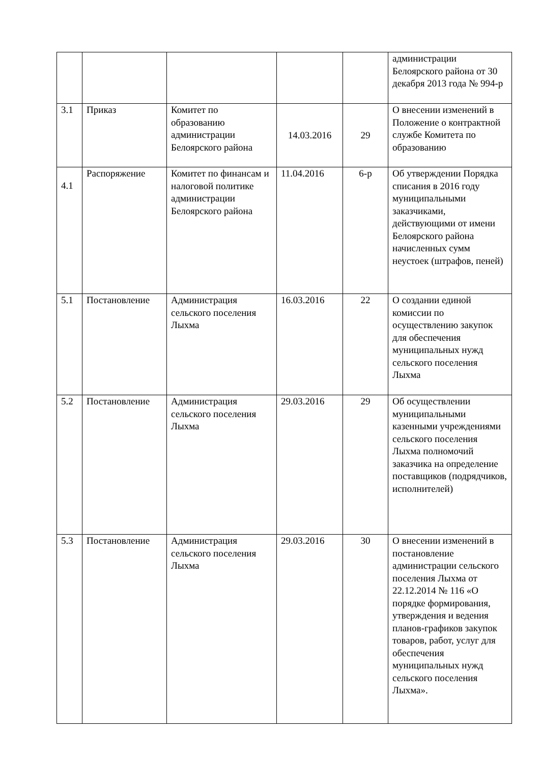| | | | | | администрации Белоярского района от 30 декабря 2013 года № 994-р |
| 3.1 | Приказ | Комитет по образованию администрации Белоярского района | 14.03.2016 | 29 | О внесении изменений в Положение о контрактной службе Комитета по образованию |
| 4.1 | Распоряжение | Комитет по финансам и налоговой политике администрации Белоярского района | 11.04.2016 | 6-р | Об утверждении Порядка списания в 2016 году муниципальными заказчиками, действующими от имени Белоярского района начисленных сумм неустоек (штрафов, пеней) |
| 5.1 | Постановление | Администрация сельского поселения Лыхма | 16.03.2016 | 22 | О создании единой комиссии по осуществлению закупок для обеспечения муниципальных нужд сельского поселения Лыхма |
| 5.2 | Постановление | Администрация сельского поселения Лыхма | 29.03.2016 | 29 | Об осуществлении муниципальными казенными учреждениями сельского поселения Лыхма полномочий заказчика на определение поставщиков (подрядчиков, исполнителей) |
| 5.3 | Постановление | Администрация сельского поселения Лыхма | 29.03.2016 | 30 | О внесении изменений в постановление администрации сельского поселения Лыхма от 22.12.2014 № 116 «О порядке формирования, утверждения и ведения планов-графиков закупок товаров, работ, услуг для обеспечения муниципальных нужд сельского поселения Лыхма». |